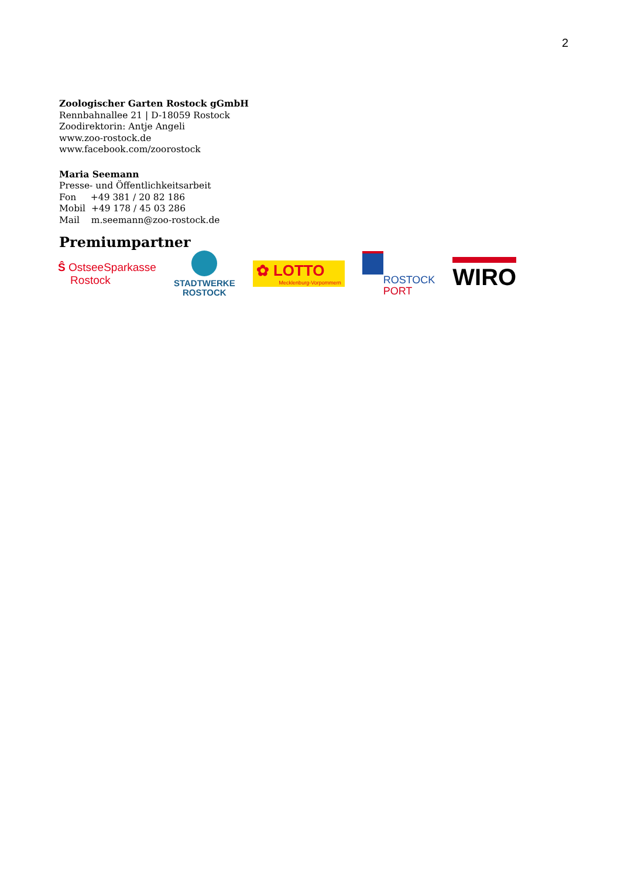2
Zoologischer Garten Rostock gGmbH
Rennbahnallee 21 | D-18059 Rostock
Zoodirektorin: Antje Angeli
www.zoo-rostock.de
www.facebook.com/zoorostock
Maria Seemann
Presse- und Öffentlichkeitsarbeit
Fon +49 381 / 20 82 186
Mobil +49 178 / 45 03 286
Mail m.seemann@zoo-rostock.de
Premiumpartner
Ŝ OstseeSparkasse
Rostock
STADTWERKE
ROSTOCK
✿ LOTTO
Mecklenburg-Vorpommern
ROSTOCK
PORT
WIRO